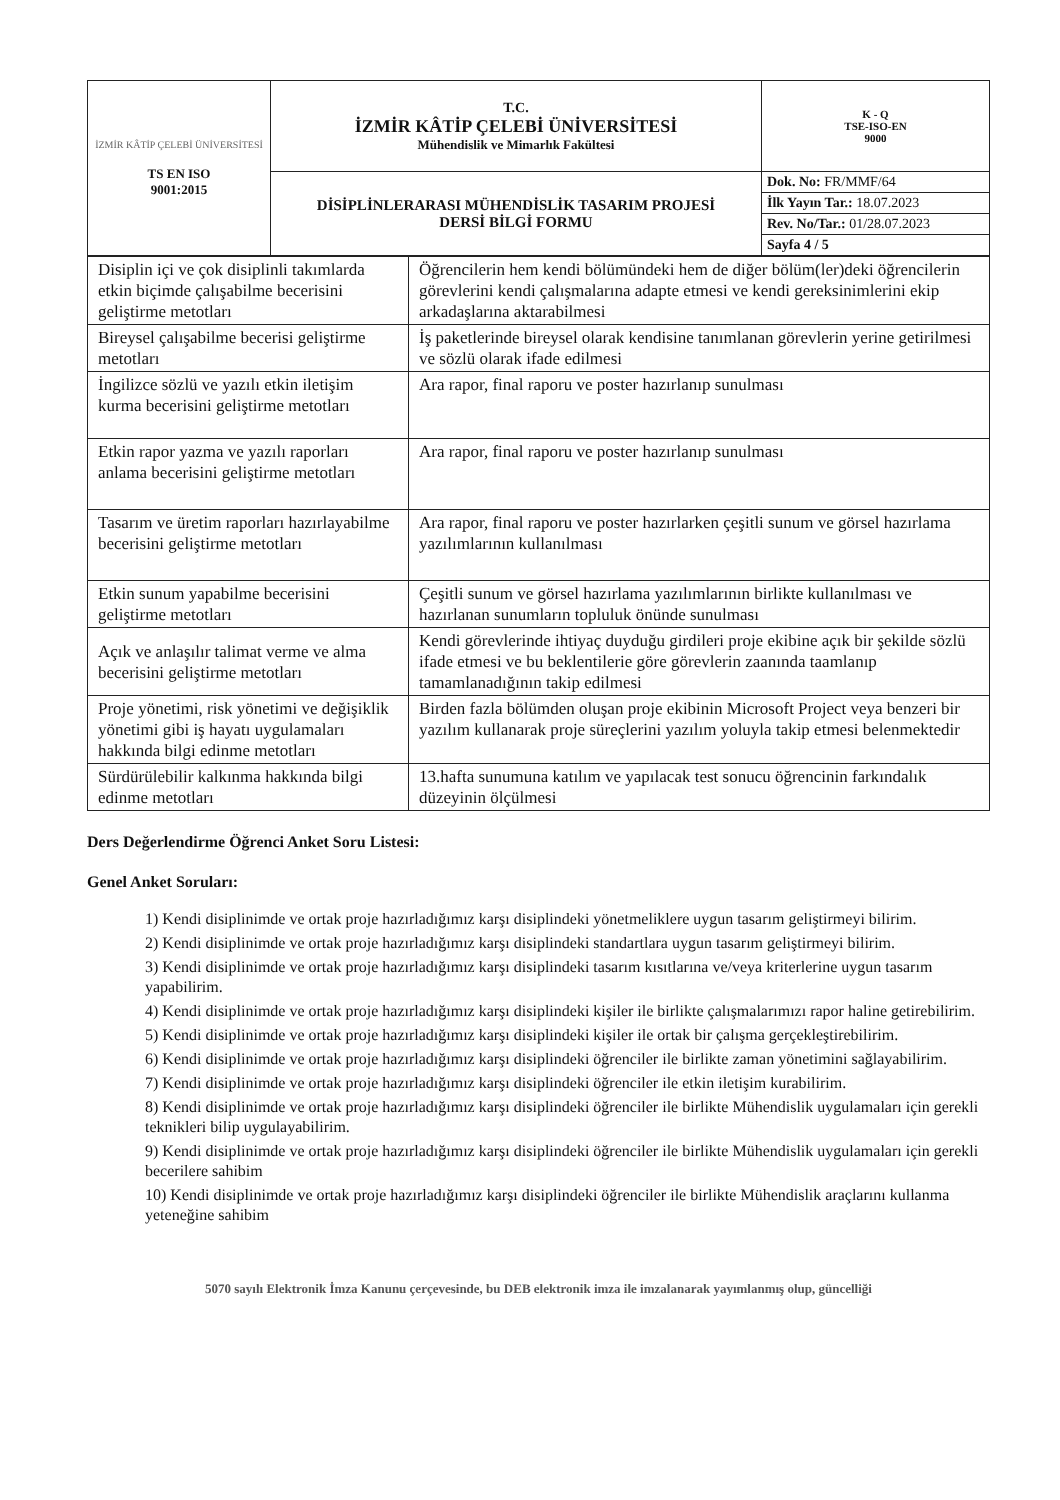| İZMİR KÂTİP ÇELEBİ ÜNİVERSİTESİ TS EN ISO 9001:2015 | T.C. İZMİR KÂTİP ÇELEBİ ÜNİVERSİTESİ Mühendislik ve Mimarlık Fakültesi | K - Q TSE-ISO-EN 9000 |
| | DİSİPLİNLERARASI MÜHENDİSLİK TASARIM PROJESİ DERSİ BİLGİ FORMU | Dok. No: FR/MMF/64 |
| | | İlk Yayın Tar.: 18.07.2023 |
| | | Rev. No/Tar.: 01/28.07.2023 |
| | | Sayfa 4 / 5 |
| Disiplin içi ve çok disiplinli takımlarda etkin biçimde çalışabilme becerisini geliştirme metotları | Öğrencilerin hem kendi bölümündeki hem de diğer bölüm(ler)deki öğrencilerin görevlerini kendi çalışmalarına adapte etmesi ve kendi gereksinimlerini ekip arkadaşlarına aktarabilmesi |
| Bireysel çalışabilme becerisi geliştirme metotları | İş paketlerinde bireysel olarak kendisine tanımlanan görevlerin yerine getirilmesi ve sözlü olarak ifade edilmesi |
| İngilizce sözlü ve yazılı etkin iletişim kurma becerisini geliştirme metotları | Ara rapor, final raporu ve poster hazırlanıp sunulması |
| Etkin rapor yazma ve yazılı raporları anlama becerisini geliştirme metotları | Ara rapor, final raporu ve poster hazırlanıp sunulması |
| Tasarım ve üretim raporları hazırlayabilme becerisini geliştirme metotları | Ara rapor, final raporu ve poster hazırlarken çeşitli sunum ve görsel hazırlama yazılımlarının kullanılması |
| Etkin sunum yapabilme becerisini geliştirme metotları | Çeşitli sunum ve görsel hazırlama yazılımlarının birlikte kullanılması ve hazırlanan sunumların topluluk önünde sunulması |
| Açık ve anlaşılır talimat verme ve alma becerisini geliştirme metotları | Kendi görevlerinde ihtiyaç duyduğu girdileri proje ekibine açık bir şekilde sözlü ifade etmesi ve bu beklentilerie göre görevlerin zaanında taamlanıp tamamlanadığının takip edilmesi |
| Proje yönetimi, risk yönetimi ve değişiklik yönetimi gibi iş hayatı uygulamaları hakkında bilgi edinme metotları | Birden fazla bölümden oluşan proje ekibinin Microsoft Project veya benzeri bir yazılım kullanarak proje süreçlerini yazılım yoluyla takip etmesi belenmektedir |
| Sürdürülebilir kalkınma hakkında bilgi edinme metotları | 13.hafta sunumuna katılım ve yapılacak test sonucu öğrencinin farkındalık düzeyinin ölçülmesi |
Ders Değerlendirme Öğrenci Anket Soru Listesi:
Genel Anket Soruları:
1) Kendi disiplinimde ve ortak proje hazırladığımız karşı disiplindeki yönetmeliklere uygun tasarım geliştirmeyi bilirim.
2) Kendi disiplinimde ve ortak proje hazırladığımız karşı disiplindeki standartlara uygun tasarım geliştirmeyi bilirim.
3) Kendi disiplinimde ve ortak proje hazırladığımız karşı disiplindeki tasarım kısıtlarına ve/veya kriterlerine uygun tasarım yapabilirim.
4) Kendi disiplinimde ve ortak proje hazırladığımız karşı disiplindeki kişiler ile birlikte çalışmalarımızı rapor haline getirebilirim.
5) Kendi disiplinimde ve ortak proje hazırladığımız karşı disiplindeki kişiler ile ortak bir çalışma gerçekleştirebilirim.
6) Kendi disiplinimde ve ortak proje hazırladığımız karşı disiplindeki öğrenciler ile birlikte zaman yönetimini sağlayabilirim.
7) Kendi disiplinimde ve ortak proje hazırladığımız karşı disiplindeki öğrenciler ile etkin iletişim kurabilirim.
8) Kendi disiplinimde ve ortak proje hazırladığımız karşı disiplindeki öğrenciler ile birlikte Mühendislik uygulamaları için gerekli teknikleri bilip uygulayabilirim.
9) Kendi disiplinimde ve ortak proje hazırladığımız karşı disiplindeki öğrenciler ile birlikte Mühendislik uygulamaları için gerekli becerilere sahibim
10) Kendi disiplinimde ve ortak proje hazırladığımız karşı disiplindeki öğrenciler ile birlikte Mühendislik araçlarını kullanma yeteneğine sahibim
5070 sayılı Elektronik İmza Kanunu çerçevesinde, bu DEB elektronik imza ile imzalanarak yayımlanmış olup, güncelliği